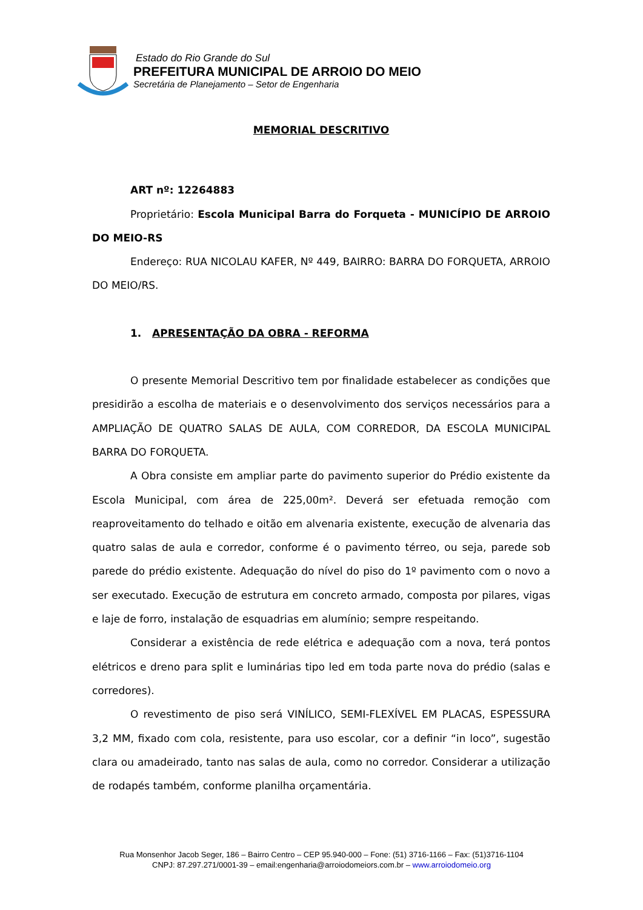Estado do Rio Grande do Sul
PREFEITURA MUNICIPAL DE ARROIO DO MEIO
Secretária de Planejamento – Setor de Engenharia
MEMORIAL DESCRITIVO
ART nº: 12264883
Proprietário: Escola Municipal Barra do Forqueta - MUNICÍPIO DE ARROIO DO MEIO-RS
Endereço: RUA NICOLAU KAFER, Nº 449, BAIRRO: BARRA DO FORQUETA, ARROIO DO MEIO/RS.
1. APRESENTAÇÃO DA OBRA - REFORMA
O presente Memorial Descritivo tem por finalidade estabelecer as condições que presidirão a escolha de materiais e o desenvolvimento dos serviços necessários para a AMPLIAÇÃO DE QUATRO SALAS DE AULA, COM CORREDOR, DA ESCOLA MUNICIPAL BARRA DO FORQUETA.
A Obra consiste em ampliar parte do pavimento superior do Prédio existente da Escola Municipal, com área de 225,00m². Deverá ser efetuada remoção com reaproveitamento do telhado e oitão em alvenaria existente, execução de alvenaria das quatro salas de aula e corredor, conforme é o pavimento térreo, ou seja, parede sob parede do prédio existente. Adequação do nível do piso do 1º pavimento com o novo a ser executado. Execução de estrutura em concreto armado, composta por pilares, vigas e laje de forro, instalação de esquadrias em alumínio; sempre respeitando.
Considerar a existência de rede elétrica e adequação com a nova, terá pontos elétricos e dreno para split e luminárias tipo led em toda parte nova do prédio (salas e corredores).
O revestimento de piso será VINÍLICO, SEMI-FLEXÍVEL EM PLACAS, ESPESSURA 3,2 MM, fixado com cola, resistente, para uso escolar, cor a definir “in loco”, sugestão clara ou amadeirado, tanto nas salas de aula, como no corredor. Considerar a utilização de rodapés também, conforme planilha orçamentária.
Rua Monsenhor Jacob Seger, 186 – Bairro Centro – CEP 95.940-000 – Fone: (51) 3716-1166 – Fax: (51)3716-1104
CNPJ: 87.297.271/0001-39 – email:engenharia@arroiodomeiors.com.br – www.arroiodomeio.org